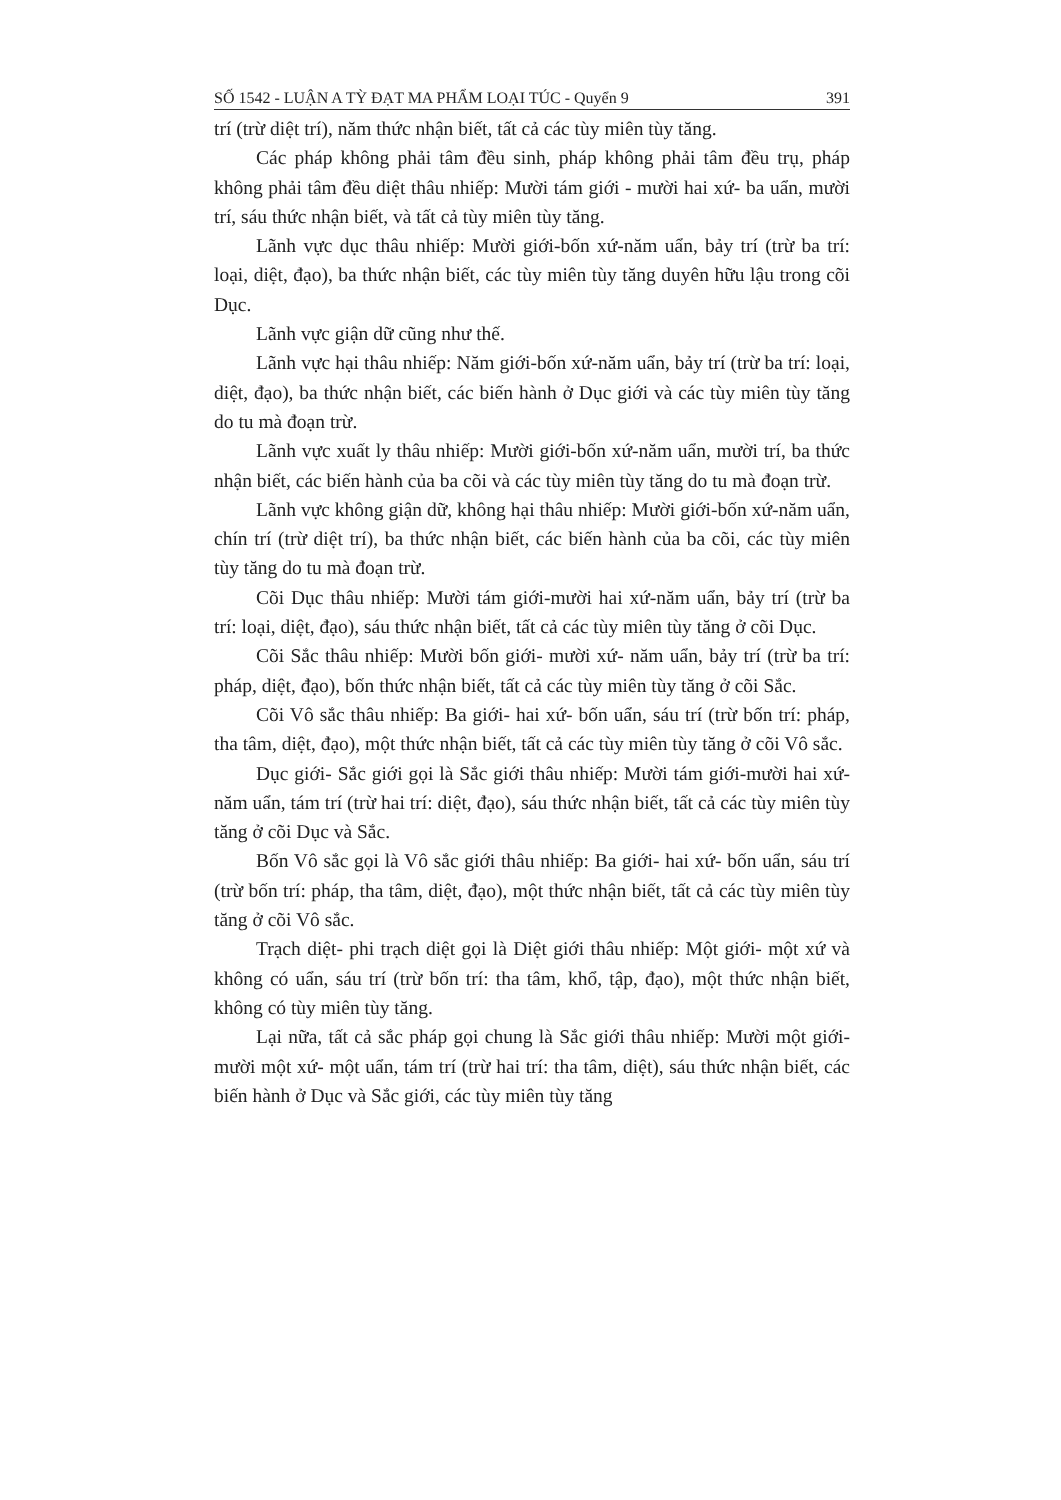SỐ 1542 - LUẬN A TỲ ĐẠT MA PHẨM LOẠI TÚC - Quyển 9 391
trí (trừ diệt trí), năm thức nhận biết, tất cả các tùy miên tùy tăng.
Các pháp không phải tâm đều sinh, pháp không phải tâm đều trụ, pháp không phải tâm đều diệt thâu nhiếp: Mười tám giới - mười hai xứ- ba uẩn, mười trí, sáu thức nhận biết, và tất cả tùy miên tùy tăng.
Lãnh vực dục thâu nhiếp: Mười giới-bốn xứ-năm uẩn, bảy trí (trừ ba trí: loại, diệt, đạo), ba thức nhận biết, các tùy miên tùy tăng duyên hữu lậu trong cõi Dục.
Lãnh vực giận dữ cũng như thế.
Lãnh vực hại thâu nhiếp: Năm giới-bốn xứ-năm uẩn, bảy trí (trừ ba trí: loại, diệt, đạo), ba thức nhận biết, các biến hành ở Dục giới và các tùy miên tùy tăng do tu mà đoạn trừ.
Lãnh vực xuất ly thâu nhiếp: Mười giới-bốn xứ-năm uẩn, mười trí, ba thức nhận biết, các biến hành của ba cõi và các tùy miên tùy tăng do tu mà đoạn trừ.
Lãnh vực không giận dữ, không hại thâu nhiếp: Mười giới-bốn xứ-năm uẩn, chín trí (trừ diệt trí), ba thức nhận biết, các biến hành của ba cõi, các tùy miên tùy tăng do tu mà đoạn trừ.
Cõi Dục thâu nhiếp: Mười tám giới-mười hai xứ-năm uẩn, bảy trí (trừ ba trí: loại, diệt, đạo), sáu thức nhận biết, tất cả các tùy miên tùy tăng ở cõi Dục.
Cõi Sắc thâu nhiếp: Mười bốn giới- mười xứ- năm uẩn, bảy trí (trừ ba trí: pháp, diệt, đạo), bốn thức nhận biết, tất cả các tùy miên tùy tăng ở cõi Sắc.
Cõi Vô sắc thâu nhiếp: Ba giới- hai xứ- bốn uẩn, sáu trí (trừ bốn trí: pháp, tha tâm, diệt, đạo), một thức nhận biết, tất cả các tùy miên tùy tăng ở cõi Vô sắc.
Dục giới- Sắc giới gọi là Sắc giới thâu nhiếp: Mười tám giới-mười hai xứ-năm uẩn, tám trí (trừ hai trí: diệt, đạo), sáu thức nhận biết, tất cả các tùy miên tùy tăng ở cõi Dục và Sắc.
Bốn Vô sắc gọi là Vô sắc giới thâu nhiếp: Ba giới- hai xứ- bốn uẩn, sáu trí (trừ bốn trí: pháp, tha tâm, diệt, đạo), một thức nhận biết, tất cả các tùy miên tùy tăng ở cõi Vô sắc.
Trạch diệt- phi trạch diệt gọi là Diệt giới thâu nhiếp: Một giới- một xứ và không có uẩn, sáu trí (trừ bốn trí: tha tâm, khổ, tập, đạo), một thức nhận biết, không có tùy miên tùy tăng.
Lại nữa, tất cả sắc pháp gọi chung là Sắc giới thâu nhiếp: Mười một giới- mười một xứ- một uẩn, tám trí (trừ hai trí: tha tâm, diệt), sáu thức nhận biết, các biến hành ở Dục và Sắc giới, các tùy miên tùy tăng